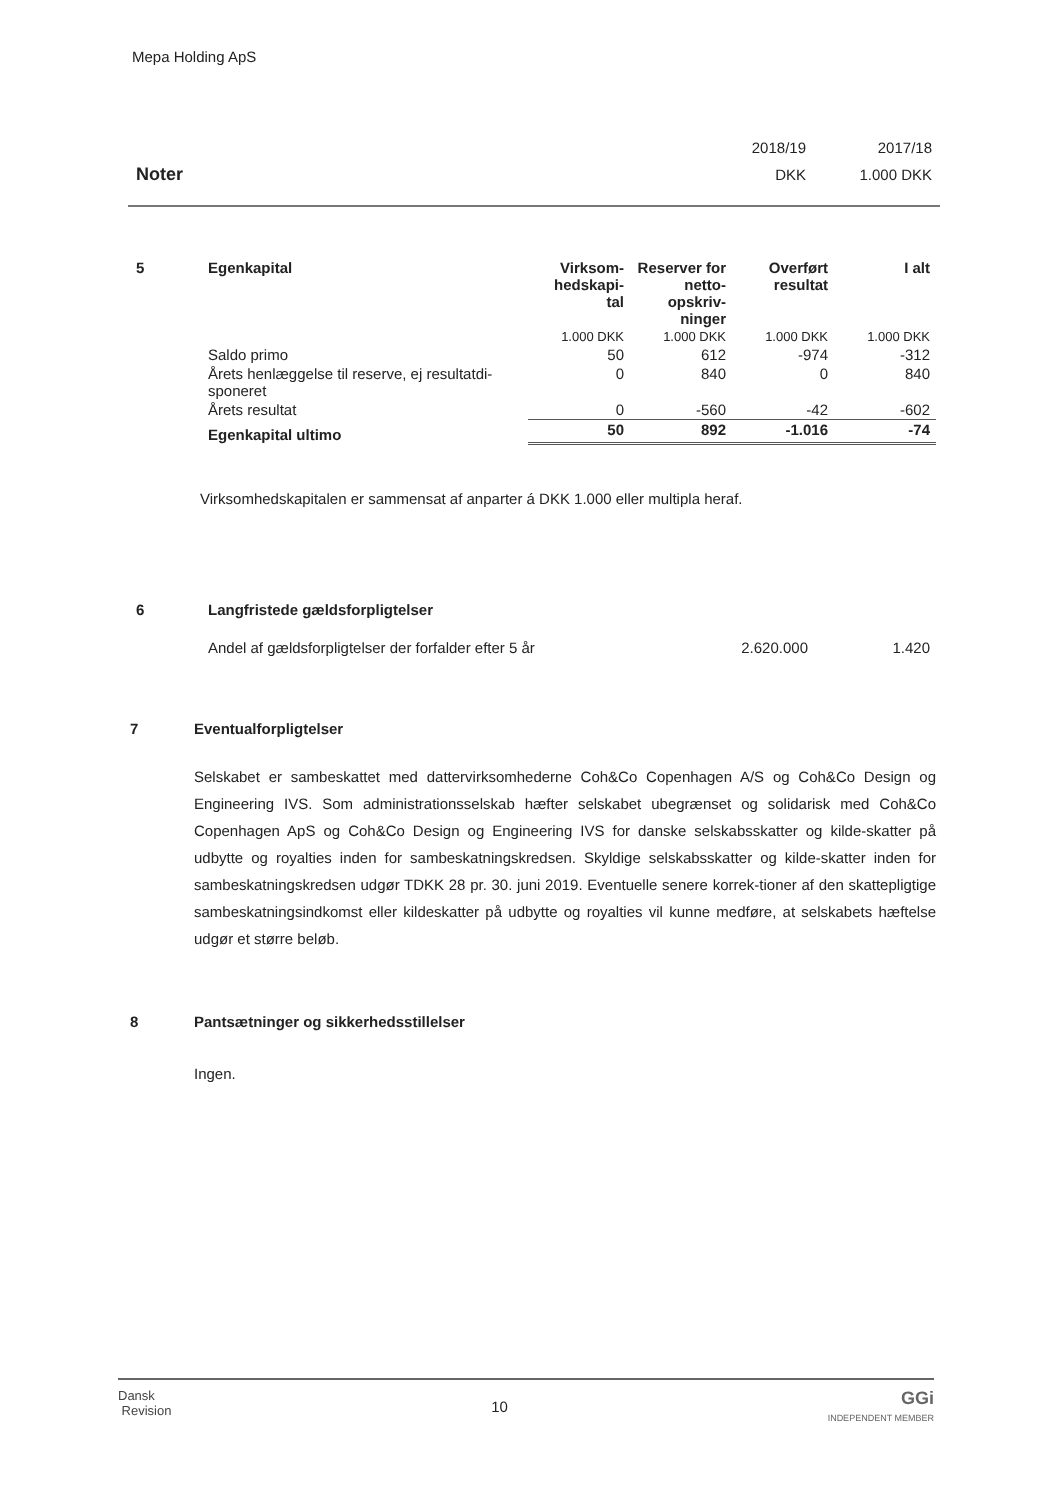Mepa Holding ApS
| | 2018/19 | 2017/18 |
| Noter | DKK | 1.000 DKK |
| 5 | Egenkapital | Virksom- hedskapi- tal | Reserver for netto- opskriv- ninger | Overført resultat | I alt |
| --- | --- | --- | --- | --- | --- |
| | | 1.000 DKK | 1.000 DKK | 1.000 DKK | 1.000 DKK |
| | Saldo primo | 50 | 612 | -974 | -312 |
| | Årets henlæggelse til reserve, ej resultatdi- sponeret | 0 | 840 | 0 | 840 |
| | Årets resultat | 0 | -560 | -42 | -602 |
| | Egenkapital ultimo | 50 | 892 | -1.016 | -74 |
Virksomhedskapitalen er sammensat af anparter á DKK 1.000 eller multipla heraf.
| 6 | Langfristede gældsforpligtelser | | |
| --- | --- | --- | --- |
| | Andel af gældsforpligtelser der forfalder efter 5 år | 2.620.000 | 1.420 |
7 Eventualforpligtelser
Selskabet er sambeskattet med dattervirksomhederne Coh&Co Copenhagen A/S og Coh&Co Design og Engineering IVS. Som administrationsselskab hæfter selskabet ubegrænset og solidarisk med Coh&Co Copenhagen ApS og Coh&Co Design og Engineering IVS for danske selskabsskatter og kilde-skatter på udbytte og royalties inden for sambeskatningskredsen. Skyldige selskabsskatter og kilde-skatter inden for sambeskatningskredsen udgør TDKK 28 pr. 30. juni 2019. Eventuelle senere korrek-tioner af den skattepligtige sambeskatningsindkomst eller kildeskatter på udbytte og royalties vil kunne medføre, at selskabets hæftelse udgør et større beløb.
8 Pantsætninger og sikkerhedsstillelser
Ingen.
Dansk
Revision
10
GGi
INDEPENDENT MEMBER